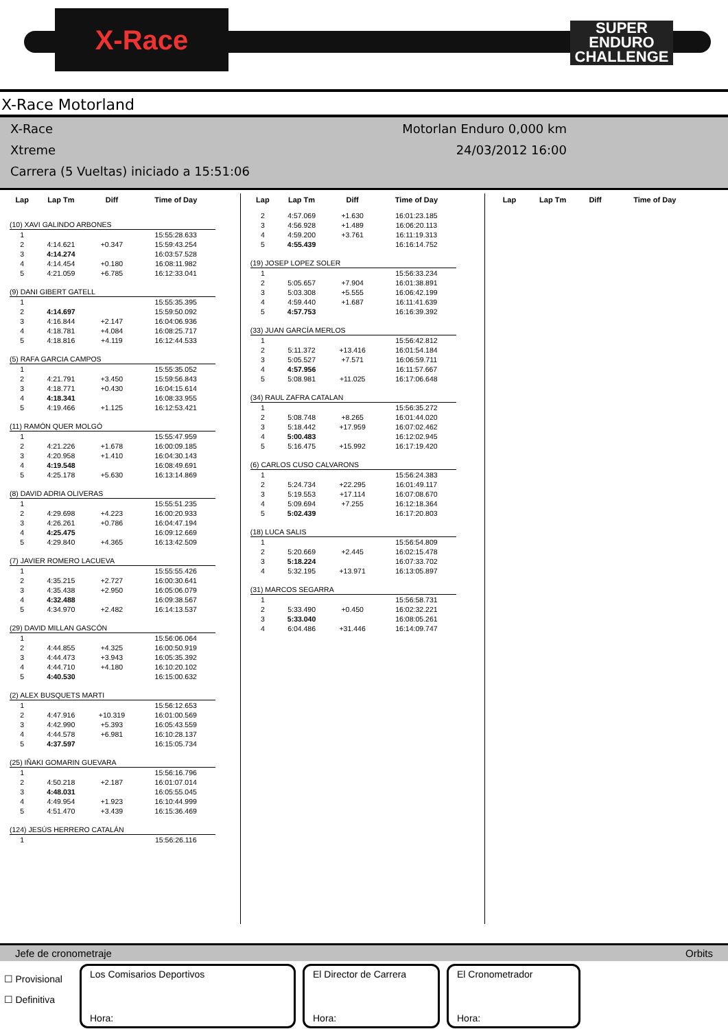X-Race
SUPER
ENDURO
CHALLENGE
X-Race Motorland
X-Race Motorlan Enduro 0,000 km
Xtreme 24/03/2012 16:00
Carrera (5 Vueltas) iniciado a 15:51:06
| Lap | Lap Tm | Diff | Time of Day |
| --- | --- | --- | --- |
| (10) XAVI GALINDO ARBONES | | | |
| 1 | | | 15:55:28.633 |
| 2 | 4:14.621 | +0.347 | 15:59:43.254 |
| 3 | 4:14.274 | | 16:03:57.528 |
| 4 | 4:14.454 | +0.180 | 16:08:11.982 |
| 5 | 4:21.059 | +6.785 | 16:12:33.041 |
| (9) DANI GIBERT GATELL | | | |
| 1 | | | 15:55:35.395 |
| 2 | 4:14.697 | | 15:59:50.092 |
| 3 | 4:16.844 | +2.147 | 16:04:06.936 |
| 4 | 4:18.781 | +4.084 | 16:08:25.717 |
| 5 | 4:18.816 | +4.119 | 16:12:44.533 |
| (5) RAFA GARCIA CAMPOS | | | |
| 1 | | | 15:55:35.052 |
| 2 | 4:21.791 | +3.450 | 15:59:56.843 |
| 3 | 4:18.771 | +0.430 | 16:04:15.614 |
| 4 | 4:18.341 | | 16:08:33.955 |
| 5 | 4:19.466 | +1.125 | 16:12:53.421 |
| (11) RAMÓN QUER MOLGÓ | | | |
| 1 | | | 15:55:47.959 |
| 2 | 4:21.226 | +1.678 | 16:00:09.185 |
| 3 | 4:20.958 | +1.410 | 16:04:30.143 |
| 4 | 4:19.548 | | 16:08:49.691 |
| 5 | 4:25.178 | +5.630 | 16:13:14.869 |
| (8) DAVID ADRIA OLIVERAS | | | |
| 1 | | | 15:55:51.235 |
| 2 | 4:29.698 | +4.223 | 16:00:20.933 |
| 3 | 4:26.261 | +0.786 | 16:04:47.194 |
| 4 | 4:25.475 | | 16:09:12.669 |
| 5 | 4:29.840 | +4.365 | 16:13:42.509 |
| (7) JAVIER ROMERO LACUEVA | | | |
| 1 | | | 15:55:55.426 |
| 2 | 4:35.215 | +2.727 | 16:00:30.641 |
| 3 | 4:35.438 | +2.950 | 16:05:06.079 |
| 4 | 4:32.488 | | 16:09:38.567 |
| 5 | 4:34.970 | +2.482 | 16:14:13.537 |
| (29) DAVID MILLAN GASCÓN | | | |
| 1 | | | 15:56:06.064 |
| 2 | 4:44.855 | +4.325 | 16:00:50.919 |
| 3 | 4:44.473 | +3.943 | 16:05:35.392 |
| 4 | 4:44.710 | +4.180 | 16:10:20.102 |
| 5 | 4:40.530 | | 16:15:00.632 |
| (2) ALEX BUSQUETS MARTI | | | |
| 1 | | | 15:56:12.653 |
| 2 | 4:47.916 | +10.319 | 16:01:00.569 |
| 3 | 4:42.990 | +5.393 | 16:05:43.559 |
| 4 | 4:44.578 | +6.981 | 16:10:28.137 |
| 5 | 4:37.597 | | 16:15:05.734 |
| (25) IÑAKI GOMARIN GUEVARA | | | |
| 1 | | | 15:56:16.796 |
| 2 | 4:50.218 | +2.187 | 16:01:07.014 |
| 3 | 4:48.031 | | 16:05:55.045 |
| 4 | 4:49.954 | +1.923 | 16:10:44.999 |
| 5 | 4:51.470 | +3.439 | 16:15:36.469 |
| (124) JESÚS HERRERO CATALÁN | | | |
| 1 | | | 15:56:26.116 |
| Lap | Lap Tm | Diff | Time of Day |
| --- | --- | --- | --- |
| 2 | 4:57.069 | +1.630 | 16:01:23.185 |
| 3 | 4:56.928 | +1.489 | 16:06:20.113 |
| 4 | 4:59.200 | +3.761 | 16:11:19.313 |
| 5 | 4:55.439 | | 16:16:14.752 |
| (19) JOSEP LOPEZ SOLER | | | |
| 1 | | | 15:56:33.234 |
| 2 | 5:05.657 | +7.904 | 16:01:38.891 |
| 3 | 5:03.308 | +5.555 | 16:06:42.199 |
| 4 | 4:59.440 | +1.687 | 16:11:41.639 |
| 5 | 4:57.753 | | 16:16:39.392 |
| (33) JUAN GARCÍA MERLOS | | | |
| 1 | | | 15:56:42.812 |
| 2 | 5:11.372 | +13.416 | 16:01:54.184 |
| 3 | 5:05.527 | +7.571 | 16:06:59.711 |
| 4 | 4:57.956 | | 16:11:57.667 |
| 5 | 5:08.981 | +11.025 | 16:17:06.648 |
| (34) RAUL ZAFRA CATALAN | | | |
| 1 | | | 15:56:35.272 |
| 2 | 5:08.748 | +8.265 | 16:01:44.020 |
| 3 | 5:18.442 | +17.959 | 16:07:02.462 |
| 4 | 5:00.483 | | 16:12:02.945 |
| 5 | 5:16.475 | +15.992 | 16:17:19.420 |
| (6) CARLOS CUSO CALVARONS | | | |
| 1 | | | 15:56:24.383 |
| 2 | 5:24.734 | +22.295 | 16:01:49.117 |
| 3 | 5:19.553 | +17.114 | 16:07:08.670 |
| 4 | 5:09.694 | +7.255 | 16:12:18.364 |
| 5 | 5:02.439 | | 16:17:20.803 |
| (18) LUCA SALIS | | | |
| 1 | | | 15:56:54.809 |
| 2 | 5:20.669 | +2.445 | 16:02:15.478 |
| 3 | 5:18.224 | | 16:07:33.702 |
| 4 | 5:32.195 | +13.971 | 16:13:05.897 |
| (31) MARCOS SEGARRA | | | |
| 1 | | | 15:56:58.731 |
| 2 | 5:33.490 | +0.450 | 16:02:32.221 |
| 3 | 5:33.040 | | 16:08:05.261 |
| 4 | 6:04.486 | +31.446 | 16:14:09.747 |
| Lap | Lap Tm | Diff | Time of Day |
| --- | --- | --- | --- |
Jefe de cronometraje Orbits
☐ Provisional
☐ Definitiva
Los Comisarios Deportivos
Hora:
El Director de Carrera
Hora:
El Cronometrador
Hora: